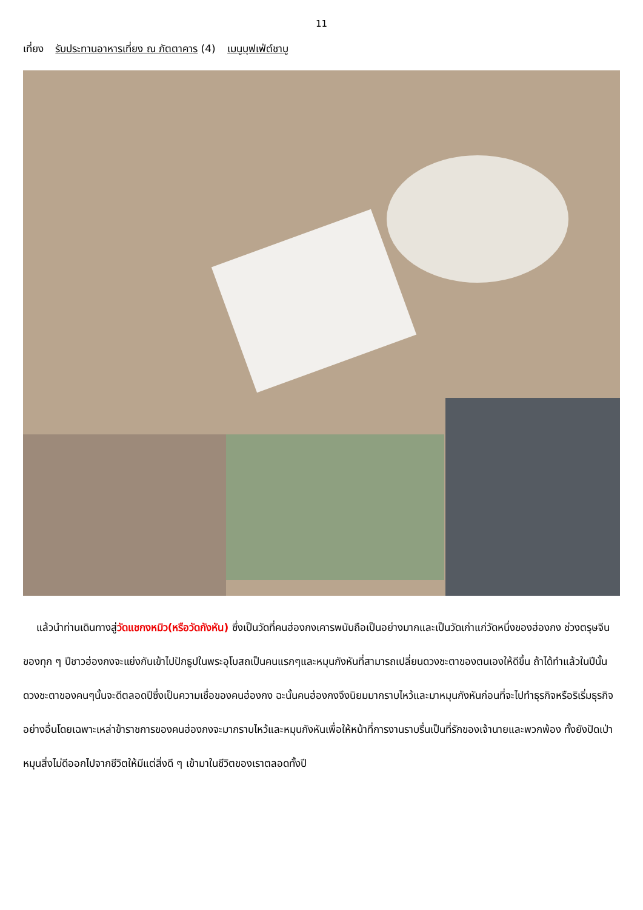11
เที่ยง รับประทานอาหารเที่ยง ณ ภัตตาคาร (4) เมนูบุฟเฟ่ต์ชาบู
แล้วนำท่านเดินทางสู่วัดแชกงหมิว(หรือวัดกังหัน) ซึ่งเป็นวัดที่คนฮ่องกงเคารพนับถือเป็นอย่างมากและเป็นวัดเก่าแก่วัดหนึ่งของฮ่องกง ช่วงตรุษจีนของทุก ๆ ปีชาวฮ่องกงจะแย่งกันเข้าไปปักธูปในพระอุโบสถเป็นคนแรกๆและหมุนกังหันที่สามารถเปลี่ยนดวงชะตาของตนเองให้ดีขึ้น ถ้าได้ทำแล้วในปีนั้นดวงชะตาของคนๆนั้นจะดีตลอดปีซึ่งเป็นความเชื่อของคนฮ่องกง ฉะนั้นคนฮ่องกงจึงนิยมมากราบไหว้และมาหมุนกังหันก่อนที่จะไปทำธุรกิจหรือริเริ่มธุรกิจอย่างอื่นโดยเฉพาะเหล่าข้าราชการของคนฮ่องกงจะมากราบไหว้และหมุนกังหันเพื่อให้หน้าที่การงานราบรื่นเป็นที่รักของเจ้านายและพวกพ้อง ทั้งยังปัดเป่าหมุนสิ่งไม่ดีออกไปจากชีวิตให้มีแต่สิ่งดี ๆ เข้ามาในชีวิตของเราตลอดทั้งปี